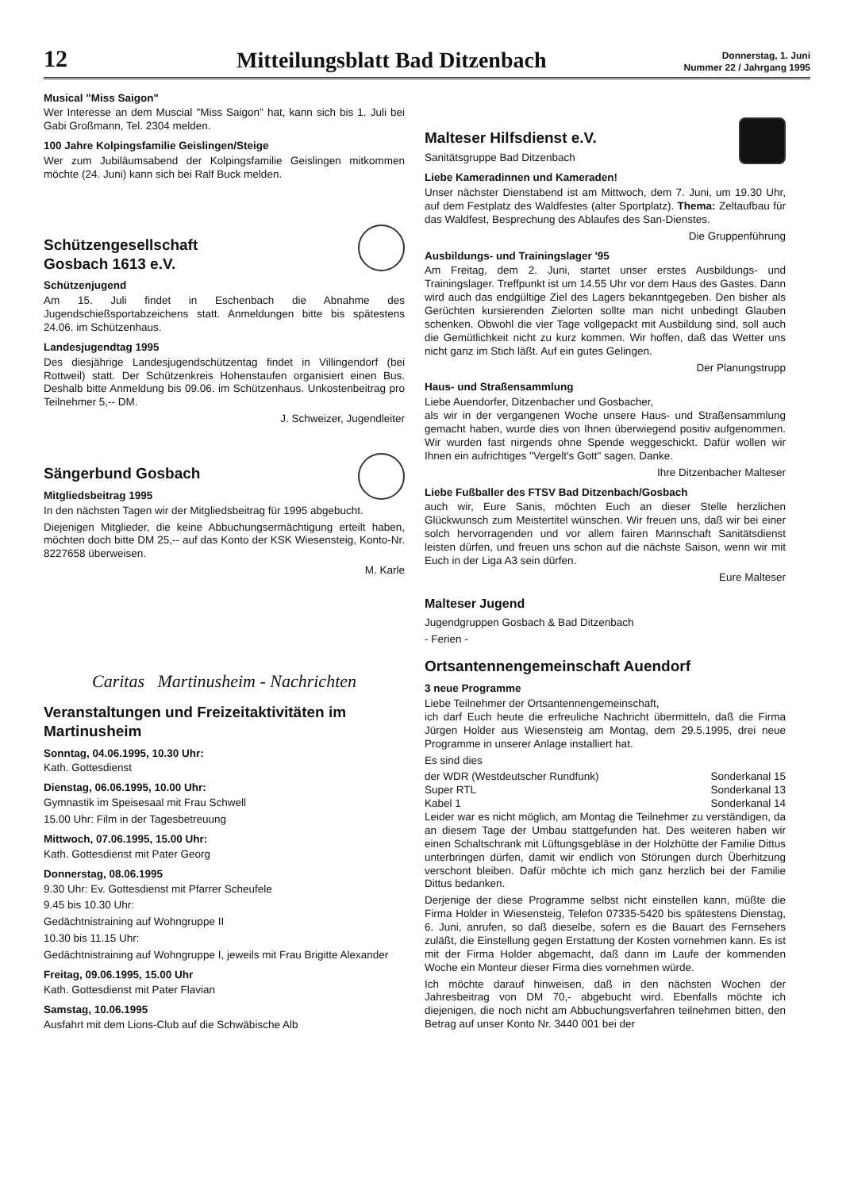12
Mitteilungsblatt Bad Ditzenbach
Donnerstag, 1. Juni
Nummer 22 / Jahrgang 1995
Musical "Miss Saigon"
Wer Interesse an dem Muscial "Miss Saigon" hat, kann sich bis 1. Juli bei Gabi Großmann, Tel. 2304 melden.
100 Jahre Kolpingsfamilie Geislingen/Steige
Wer zum Jubiläumsabend der Kolpingsfamilie Geislingen mitkommen möchte (24. Juni) kann sich bei Ralf Buck melden.
Schützengesellschaft
Gosbach 1613 e.V.
Schützenjugend
Am 15. Juli findet in Eschenbach die Abnahme des Jugendschießsportabzeichens statt. Anmeldungen bitte bis spätestens 24.06. im Schützenhaus.
Landesjugendtag 1995
Des diesjährige Landesjugendschützentag findet in Villingendorf (bei Rottweil) statt. Der Schützenkreis Hohenstaufen organisiert einen Bus. Deshalb bitte Anmeldung bis 09.06. im Schützenhaus. Unkostenbeitrag pro Teilnehmer 5,-- DM.
J. Schweizer, Jugendleiter
Sängerbund Gosbach
Mitgliedsbeitrag 1995
In den nächsten Tagen wir der Mitgliedsbeitrag für 1995 abgebucht.
Diejenigen Mitglieder, die keine Abbuchungsermächtigung erteilt haben, möchten doch bitte DM 25,-- auf das Konto der KSK Wiesensteig, Konto-Nr. 8227658 überweisen.
M. Karle
Caritas Martinusheim - Nachrichten
Veranstaltungen und Freizeitaktivitäten im Martinusheim
Sonntag, 04.06.1995, 10.30 Uhr:
Kath. Gottesdienst
Dienstag, 06.06.1995, 10.00 Uhr:
Gymnastik im Speisesaal mit Frau Schwell
15.00 Uhr: Film in der Tagesbetreuung
Mittwoch, 07.06.1995, 15.00 Uhr:
Kath. Gottesdienst mit Pater Georg
Donnerstag, 08.06.1995
9.30 Uhr: Ev. Gottesdienst mit Pfarrer Scheufele
9.45 bis 10.30 Uhr:
Gedächtnistraining auf Wohngruppe II
10.30 bis 11.15 Uhr:
Gedächtnistraining auf Wohngruppe I, jeweils mit Frau Brigitte Alexander
Freitag, 09.06.1995, 15.00 Uhr
Kath. Gottesdienst mit Pater Flavian
Samstag, 10.06.1995
Ausfahrt mit dem Lions-Club auf die Schwäbische Alb
Malteser Hilfsdienst e.V.
Sanitätsgruppe Bad Ditzenbach
Liebe Kameradinnen und Kameraden!
Unser nächster Dienstabend ist am Mittwoch, dem 7. Juni, um 19.30 Uhr, auf dem Festplatz des Waldfestes (alter Sportplatz). Thema: Zeltaufbau für das Waldfest, Besprechung des Ablaufes des San-Dienstes.
Die Gruppenführung
Ausbildungs- und Trainingslager '95
Am Freitag, dem 2. Juni, startet unser erstes Ausbildungs- und Trainingslager. Treffpunkt ist um 14.55 Uhr vor dem Haus des Gastes. Dann wird auch das endgültige Ziel des Lagers bekanntgegeben. Den bisher als Gerüchten kursierenden Zielorten sollte man nicht unbedingt Glauben schenken. Obwohl die vier Tage vollgepackt mit Ausbildung sind, soll auch die Gemütlichkeit nicht zu kurz kommen. Wir hoffen, daß das Wetter uns nicht ganz im Stich läßt. Auf ein gutes Gelingen.
Der Planungstrupp
Haus- und Straßensammlung
Liebe Auendorfer, Ditzenbacher und Gosbacher,
als wir in der vergangenen Woche unsere Haus- und Straßensammlung gemacht haben, wurde dies von Ihnen überwiegend positiv aufgenommen. Wir wurden fast nirgends ohne Spende weggeschickt. Dafür wollen wir Ihnen ein aufrichtiges "Vergelt's Gott" sagen. Danke.
Ihre Ditzenbacher Malteser
Liebe Fußballer des FTSV Bad Ditzenbach/Gosbach
auch wir, Eure Sanis, möchten Euch an dieser Stelle herzlichen Glückwunsch zum Meistertitel wünschen. Wir freuen uns, daß wir bei einer solch hervorragenden und vor allem fairen Mannschaft Sanitätsdienst leisten dürfen, und freuen uns schon auf die nächste Saison, wenn wir mit Euch in der Liga A3 sein dürfen.
Eure Malteser
Malteser Jugend
Jugendgruppen Gosbach & Bad Ditzenbach
- Ferien -
Ortsantennengemeinschaft Auendorf
3 neue Programme
Liebe Teilnehmer der Ortsantennengemeinschaft,
ich darf Euch heute die erfreuliche Nachricht übermitteln, daß die Firma Jürgen Holder aus Wiesensteig am Montag, dem 29.5.1995, drei neue Programme in unserer Anlage installiert hat.
Es sind dies
der WDR (Westdeutscher Rundfunk) Sonderkanal 15
Super RTL Sonderkanal 13
Kabel 1 Sonderkanal 14
Leider war es nicht möglich, am Montag die Teilnehmer zu verständigen, da an diesem Tage der Umbau stattgefunden hat. Des weiteren haben wir einen Schaltschrank mit Lüftungsgebläse in der Holzhütte der Familie Dittus unterbringen dürfen, damit wir endlich von Störungen durch Überhitzung verschont bleiben. Dafür möchte ich mich ganz herzlich bei der Familie Dittus bedanken.
Derjenige der diese Programme selbst nicht einstellen kann, müßte die Firma Holder in Wiesensteig, Telefon 07335-5420 bis spätestens Dienstag, 6. Juni, anrufen, so daß dieselbe, sofern es die Bauart des Fernsehers zuläßt, die Einstellung gegen Erstattung der Kosten vornehmen kann. Es ist mit der Firma Holder abgemacht, daß dann im Laufe der kommenden Woche ein Monteur dieser Firma dies vornehmen würde.
Ich möchte darauf hinweisen, daß in den nächsten Wochen der Jahresbeitrag von DM 70,- abgebucht wird. Ebenfalls möchte ich diejenigen, die noch nicht am Abbuchungsverfahren teilnehmen bitten, den Betrag auf unser Konto Nr. 3440 001 bei der